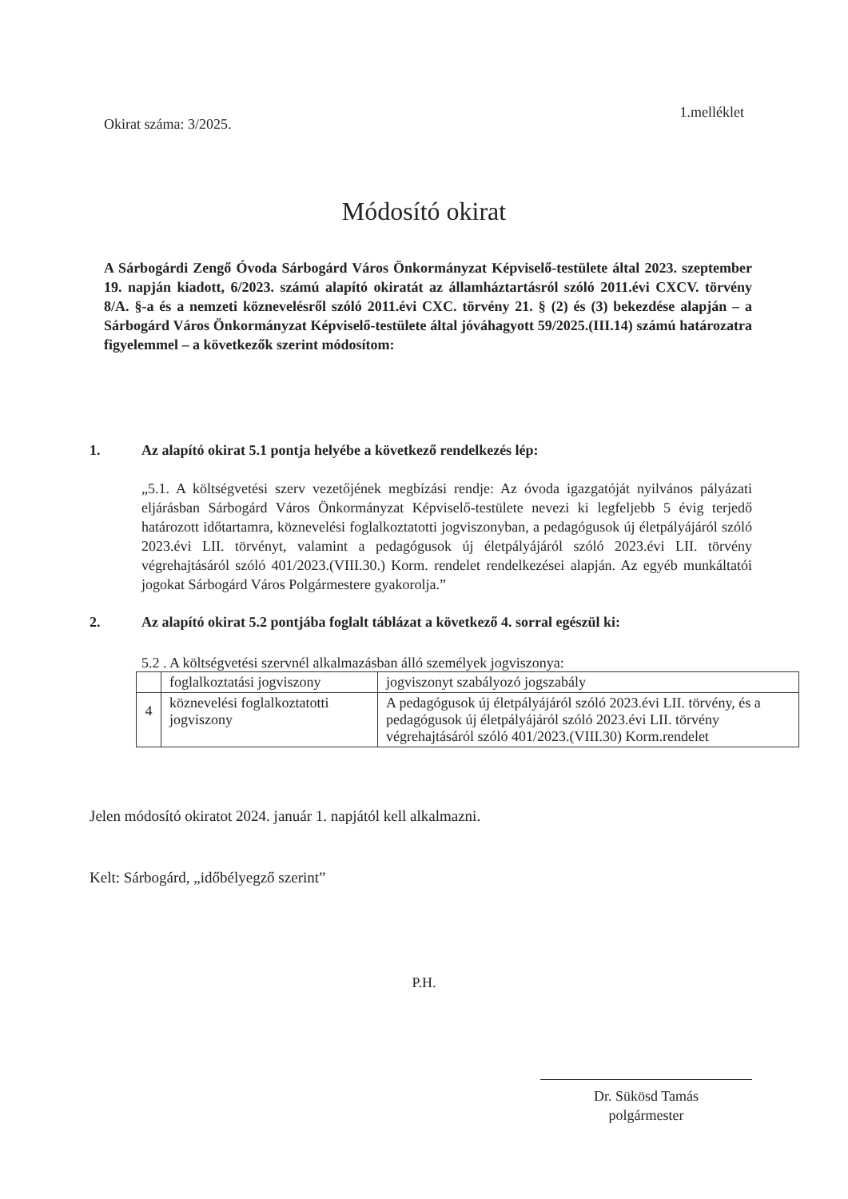Okirat száma: 3/2025.
1.melléklet
Módosító okirat
A Sárbogárdi Zengő Óvoda Sárbogárd Város Önkormányzat Képviselő-testülete által 2023. szeptember 19. napján kiadott, 6/2023. számú alapító okiratát az államháztartásról szóló 2011.évi CXCV. törvény 8/A. §-a és a nemzeti köznevelésről szóló 2011.évi CXC. törvény 21. § (2) és (3) bekezdése alapján – a Sárbogárd Város Önkormányzat Képviselő-testülete által jóváhagyott 59/2025.(III.14) számú határozatra figyelemmel – a következők szerint módosítom:
1. Az alapító okirat 5.1 pontja helyébe a következő rendelkezés lép:
„5.1. A költségvetési szerv vezetőjének megbízási rendje: Az óvoda igazgatóját nyilvános pályázati eljárásban Sárbogárd Város Önkormányzat Képviselő-testülete nevezi ki legfeljebb 5 évig terjedő határozott időtartamra, köznevelési foglalkoztatotti jogviszonyban, a pedagógusok új életpályájáról szóló 2023.évi LII. törvényt, valamint a pedagógusok új életpályájáról szóló 2023.évi LII. törvény végrehajtásáról szóló 401/2023.(VIII.30.) Korm. rendelet rendelkezései alapján. Az egyéb munkáltatói jogokat Sárbogárd Város Polgármestere gyakorolja.”
2. Az alapító okirat 5.2 pontjába foglalt táblázat a következő 4. sorral egészül ki:
5.2 . A költségvetési szervnél alkalmazásban álló személyek jogviszonya:
| | foglalkoztatási jogviszony | jogviszonyt szabályozó jogszabály |
| --- | --- | --- |
| 4 | köznevelési foglalkoztatotti jogviszony | A pedagógusok új életpályájáról szóló 2023.évi LII. törvény, és a pedagógusok új életpályájáról szóló 2023.évi LII. törvény végrehajtásáról szóló 401/2023.(VIII.30) Korm.rendelet |
Jelen módosító okiratot 2024. január 1. napjától kell alkalmazni.
Kelt: Sárbogárd, „időbélyegző szerint”
P.H.
Dr. Sükösd Tamás
polgármester